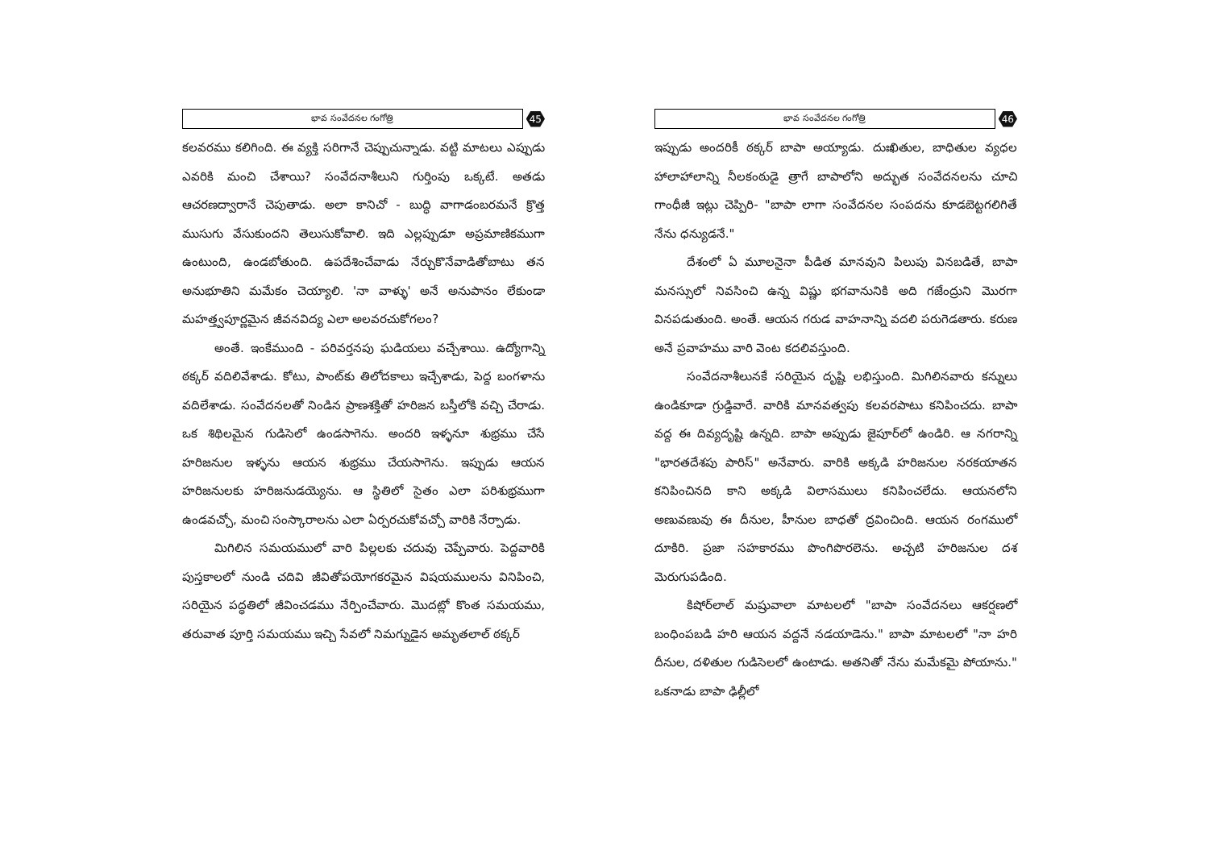భావ సంవేదనల గంగోత్రి 45
కలవరము కలిగింది. ఈ వ్యక్తి సరిగానే చెప్పుచున్నాడు. వట్టి మాటలు ఎప్పుడు ఎవరికి మంచి చేశాయి? సంవేదనాశీలుని గుర్తింపు ఒక్కటే. అతడు ఆచరణద్వారానే చెపుతాడు. అలా కానిచో - బుద్ధి వాగాడంబరమనే క్రొత్త ముసుగు వేసుకుందని తెలుసుకోవాలి. ఇది ఎల్లప్పుడూ అప్రమాణికముగా ఉంటుంది, ఉండబోతుంది. ఉపదేశించేవాడు నేర్చుకొనేవాడితోబాటు తన అనుభూతిని మమేకం చెయ్యాలి. 'నా వాళ్ళు' అనే అనుపానం లేకుండా మహత్త్వపూర్ణమైన జీవనవిద్య ఎలా అలవరచుకోగలం?
అంతే. ఇంకేముంది - పరివర్తనపు ఘడియలు వచ్చేశాయి. ఉద్యోగాన్ని ఠక్కర్ వదిలివేశాడు. కోటు, పాంట్‌కు తిలోదకాలు ఇచ్చేశాడు, పెద్ద బంగళాను వదిలేశాడు. సంవేదనలతో నిండిన ప్రాణశక్తితో హరిజన బస్తీలోకి వచ్చి చేరాడు. ఒక శిథిలమైన గుడిసెలో ఉండసాగెను. అందరి ఇళ్ళనూ శుభ్రము చేసే హరిజనుల ఇళ్ళను ఆయన శుభ్రము చేయసాగెను. ఇప్పుడు ఆయన హరిజనులకు హరిజనుడయ్యెను. ఆ స్థితిలో సైతం ఎలా పరిశుభ్రముగా ఉండవచ్చో, మంచి సంస్కారాలను ఎలా ఏర్పరచుకోవచ్చో వారికి నేర్పాడు.
మిగిలిన సమయములో వారి పిల్లలకు చదువు చెప్పేవారు. పెద్దవారికి పుస్తకాలలో నుండి చదివి జీవితోపయోగకరమైన విషయములను వినిపించి, సరియైన పద్ధతిలో జీవించడము నేర్పించేవారు. మొదట్లో కొంత సమయము, తరువాత పూర్తి సమయము ఇచ్చి సేవలో నిమగ్నుడైన అమృతలాల్ ఠక్కర్
భావ సంవేదనల గంగోత్రి 46
ఇప్పుడు అందరికీ ఠక్కర్ బాపా అయ్యాడు. దుఃఖితుల, బాధితుల వ్యధల హాలాహాలాన్ని నీలకంఠుడై త్రాగే బాపాలోని అద్భుత సంవేదనలను చూచి గాంధీజీ ఇట్లు చెప్పిరి- "బాపా లాగా సంవేదనల సంపదను కూడబెట్టగలిగితే నేను ధన్యుడనే."
దేశంలో ఏ మూలనైనా పీడిత మానవుని పిలుపు వినబడితే, బాపా మనస్సులో నివసించి ఉన్న విష్ణు భగవానునికి అది గజేంద్రుని మొరగా వినపడుతుంది. అంతే. ఆయన గరుడ వాహనాన్ని వదలి పరుగెడతారు. కరుణ అనే ప్రవాహము వారి వెంట కదలివస్తుంది.
సంవేదనాశీలునకే సరియైన దృష్టి లభిస్తుంది. మిగిలినవారు కన్నులు ఉండికూడా గ్రుడ్డివారే. వారికి మానవత్వపు కలవరపాటు కనిపించదు. బాపా వద్ద ఈ దివ్యదృష్టి ఉన్నది. బాపా అప్పుడు జైపూర్‌లో ఉండిరి. ఆ నగరాన్ని "భారతదేశపు పారిస్" అనేవారు. వారికి అక్కడి హరిజనుల నరకయాతన కనిపించినది కాని అక్కడి విలాసములు కనిపించలేదు. ఆయనలోని అణువణువు ఈ దీనుల, హీనుల బాధతో ద్రవించింది. ఆయన రంగములో దూకిరి. ప్రజా సహకారము పొంగిపొరలెను. అచ్చటి హరిజనుల దశ మెరుగుపడింది.
కిషోర్‌లాల్ మష్రువాలా మాటలలో "బాపా సంవేదనలు ఆకర్షణలో బంధింపబడి హరి ఆయన వద్దనే నడయాడెను." బాపా మాటలలో "నా హరి దీనుల, దళితుల గుడిసెలలో ఉంటాడు. అతనితో నేను మమేకమై పోయాను." ఒకనాడు బాపా ఢిల్లీలో